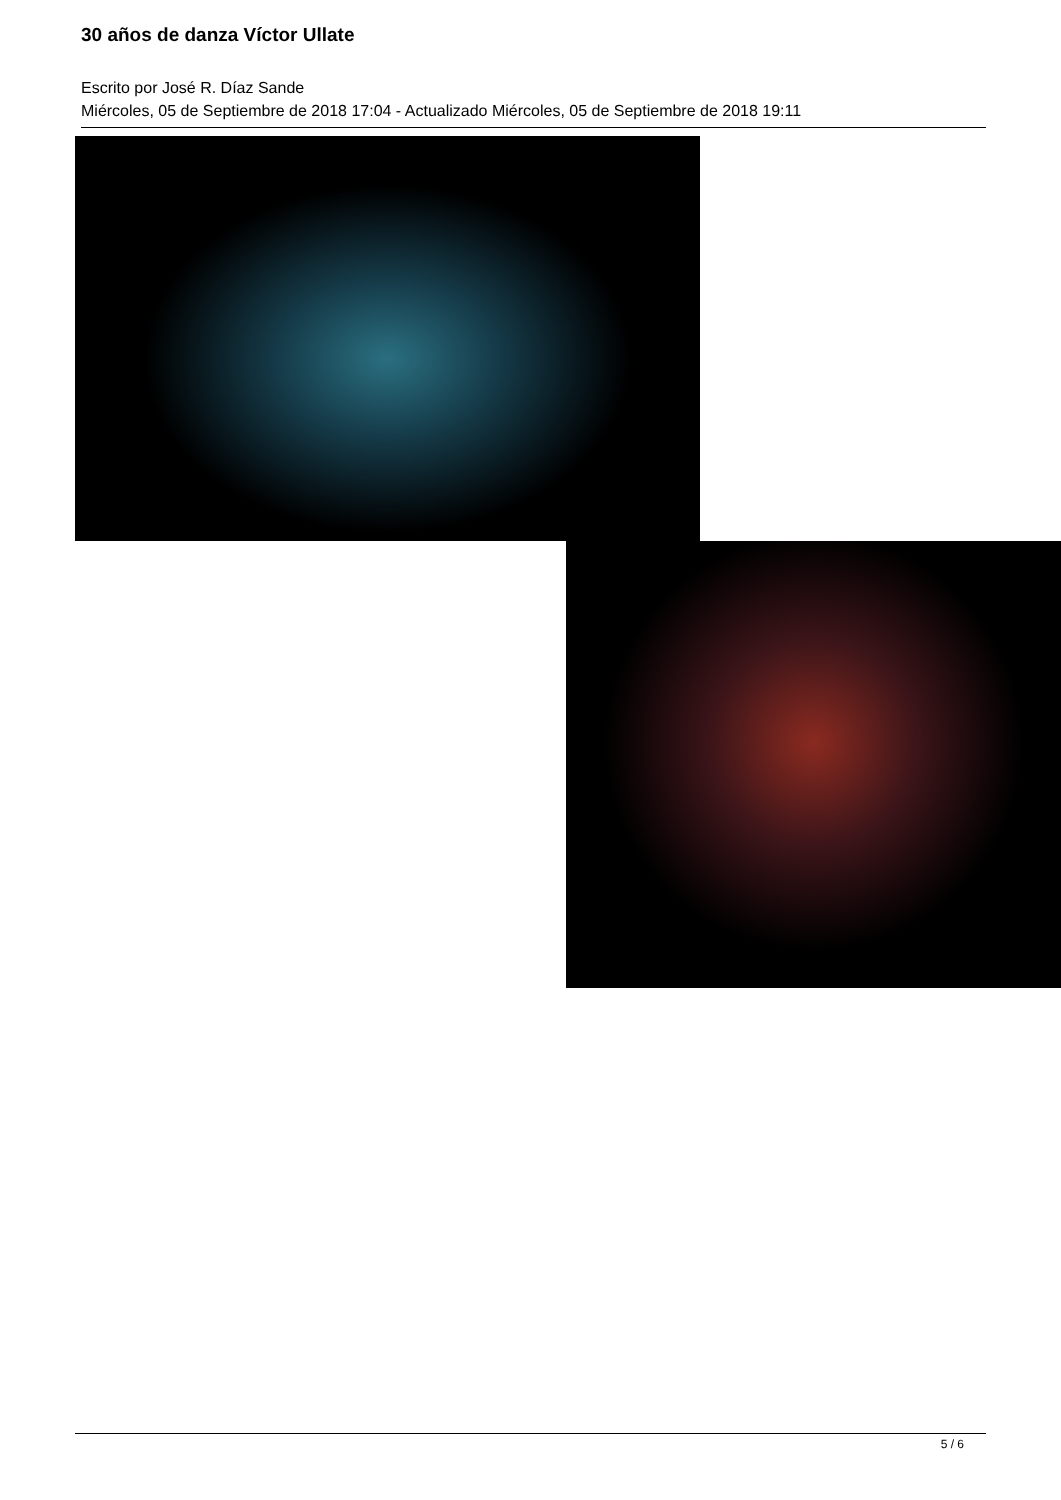30 años de danza Víctor Ullate
Escrito por José R. Díaz Sande
Miércoles, 05 de Septiembre de 2018 17:04 - Actualizado Miércoles, 05 de Septiembre de 2018 19:11
5 / 6